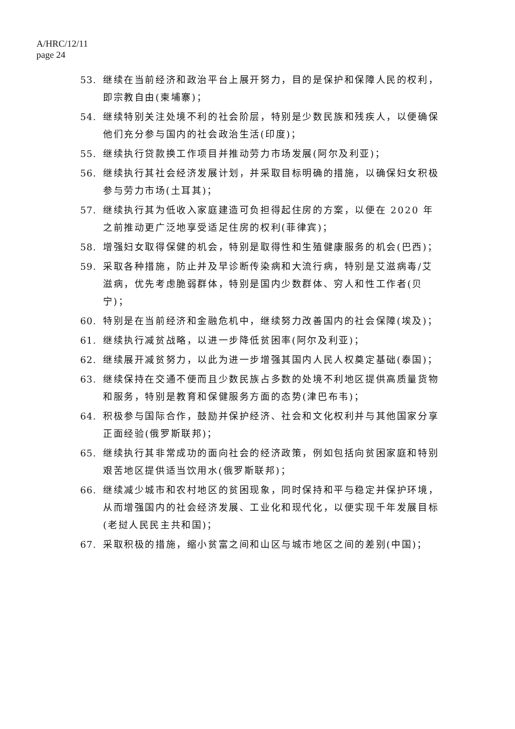A/HRC/12/11
page 24
53. 继续在当前经济和政治平台上展开努力，目的是保护和保障人民的权利，即宗教自由(柬埔寨)；
54. 继续特别关注处境不利的社会阶层，特别是少数民族和残疾人，以便确保他们充分参与国内的社会政治生活(印度)；
55. 继续执行贷款换工作项目并推动劳力市场发展(阿尔及利亚)；
56. 继续执行其社会经济发展计划，并采取目标明确的措施，以确保妇女积极参与劳力市场(土耳其)；
57. 继续执行其为低收入家庭建造可负担得起住房的方案，以便在 2020 年之前推动更广泛地享受适足住房的权利(菲律宾)；
58. 增强妇女取得保健的机会，特别是取得性和生殖健康服务的机会(巴西)；
59. 采取各种措施，防止并及早诊断传染病和大流行病，特别是艾滋病毒/艾滋病，优先考虑脆弱群体，特别是国内少数群体、穷人和性工作者(贝宁)；
60. 特别是在当前经济和金融危机中，继续努力改善国内的社会保障(埃及)；
61. 继续执行减贫战略，以进一步降低贫困率(阿尔及利亚)；
62. 继续展开减贫努力，以此为进一步增强其国内人民人权奠定基础(泰国)；
63. 继续保持在交通不便而且少数民族占多数的处境不利地区提供高质量货物和服务，特别是教育和保健服务方面的态势(津巴布韦)；
64. 积极参与国际合作，鼓励并保护经济、社会和文化权利并与其他国家分享正面经验(俄罗斯联邦)；
65. 继续执行其非常成功的面向社会的经济政策，例如包括向贫困家庭和特别艰苦地区提供适当饮用水(俄罗斯联邦)；
66. 继续减少城市和农村地区的贫困现象，同时保持和平与稳定并保护环境，从而增强国内的社会经济发展、工业化和现代化，以便实现千年发展目标(老挝人民民主共和国)；
67. 采取积极的措施，缩小贫富之间和山区与城市地区之间的差别(中国)；